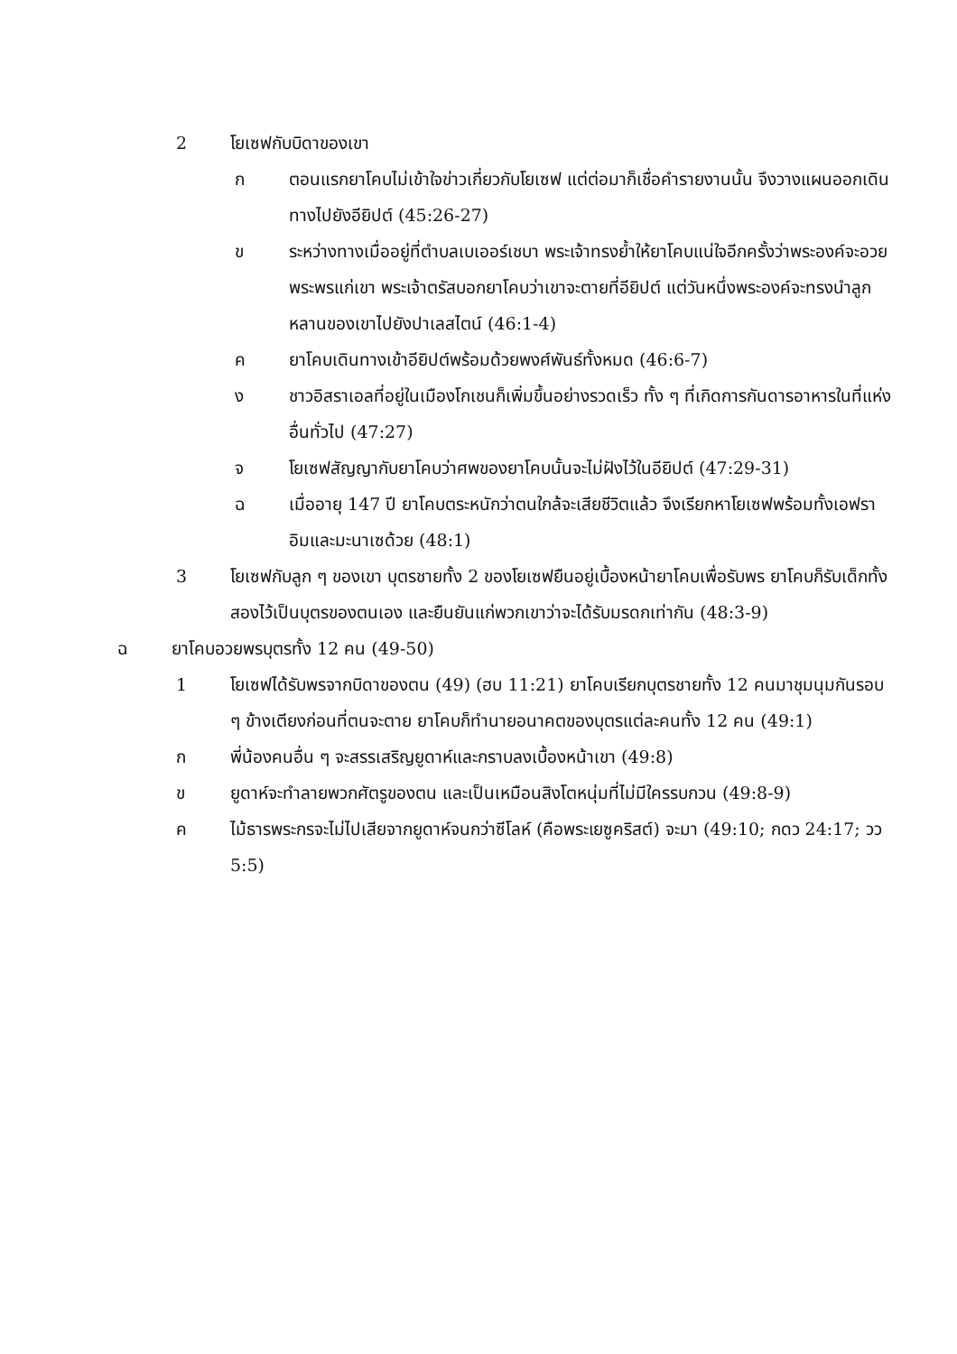2 โยเซฟกับบิดาของเขา
ก ตอนแรกยาโคบไม่เข้าใจข่าวเกี่ยวกับโยเซฟ แต่ต่อมาก็เชื่อคำรายงานนั้น จึงวางแผนออกเดินทางไปยังอียิปต์ (45:26-27)
ข ระหว่างทางเมื่ออยู่ที่ตำบลเบเออร์เชบา พระเจ้าทรงย้ำให้ยาโคบแน่ใจอีกครั้งว่าพระองค์จะอวยพระพรแก่เขา พระเจ้าตรัสบอกยาโคบว่าเขาจะตายที่อียิปต์ แต่วันหนึ่งพระองค์จะทรงนำลูกหลานของเขาไปยังปาเลสไตน์ (46:1-4)
ค ยาโคบเดินทางเข้าอียิปต์พร้อมด้วยพงศ์พันธ์ทั้งหมด (46:6-7)
ง ชาวอิสราเอลที่อยู่ในเมืองโกเชนก็เพิ่มขึ้นอย่างรวดเร็ว ทั้ง ๆ ที่เกิดการกันดารอาหารในที่แห่งอื่นทั่วไป (47:27)
จ โยเซฟสัญญากับยาโคบว่าศพของยาโคบนั้นจะไม่ฝังไว้ในอียิปต์ (47:29-31)
ฉ เมื่ออายุ 147 ปี ยาโคบตระหนักว่าตนใกล้จะเสียชีวิตแล้ว จึงเรียกหาโยเซฟพร้อมทั้งเอฟราอิมและมะนาเซด้วย (48:1)
3 โยเซฟกับลูก ๆ ของเขา บุตรชายทั้ง 2 ของโยเซฟยืนอยู่เบื้องหน้ายาโคบเพื่อรับพร ยาโคบก็รับเด็กทั้งสองไว้เป็นบุตรของตนเอง และยืนยันแก่พวกเขาว่าจะได้รับมรดกเท่ากัน (48:3-9)
ฉ ยาโคบอวยพรบุตรทั้ง 12 คน (49-50)
1 โยเซฟได้รับพรจากบิดาของตน (49) (ฮบ 11:21) ยาโคบเรียกบุตรชายทั้ง 12 คนมาชุมนุมกันรอบ ๆ ข้างเตียงก่อนที่ตนจะตาย ยาโคบก็ทำนายอนาคตของบุตรแต่ละคนทั้ง 12 คน (49:1)
ก พี่น้องคนอื่น ๆ จะสรรเสริญยูดาห์และกราบลงเบื้องหน้าเขา (49:8)
ข ยูดาห์จะทำลายพวกศัตรูของตน และเป็นเหมือนสิงโตหนุ่มที่ไม่มีใครรบกวน (49:8-9)
ค ไม้ธารพระกรจะไม่ไปเสียจากยูดาห์จนกว่าซีโลห์ (คือพระเยซูคริสต์) จะมา (49:10; กดว 24:17; วว 5:5)